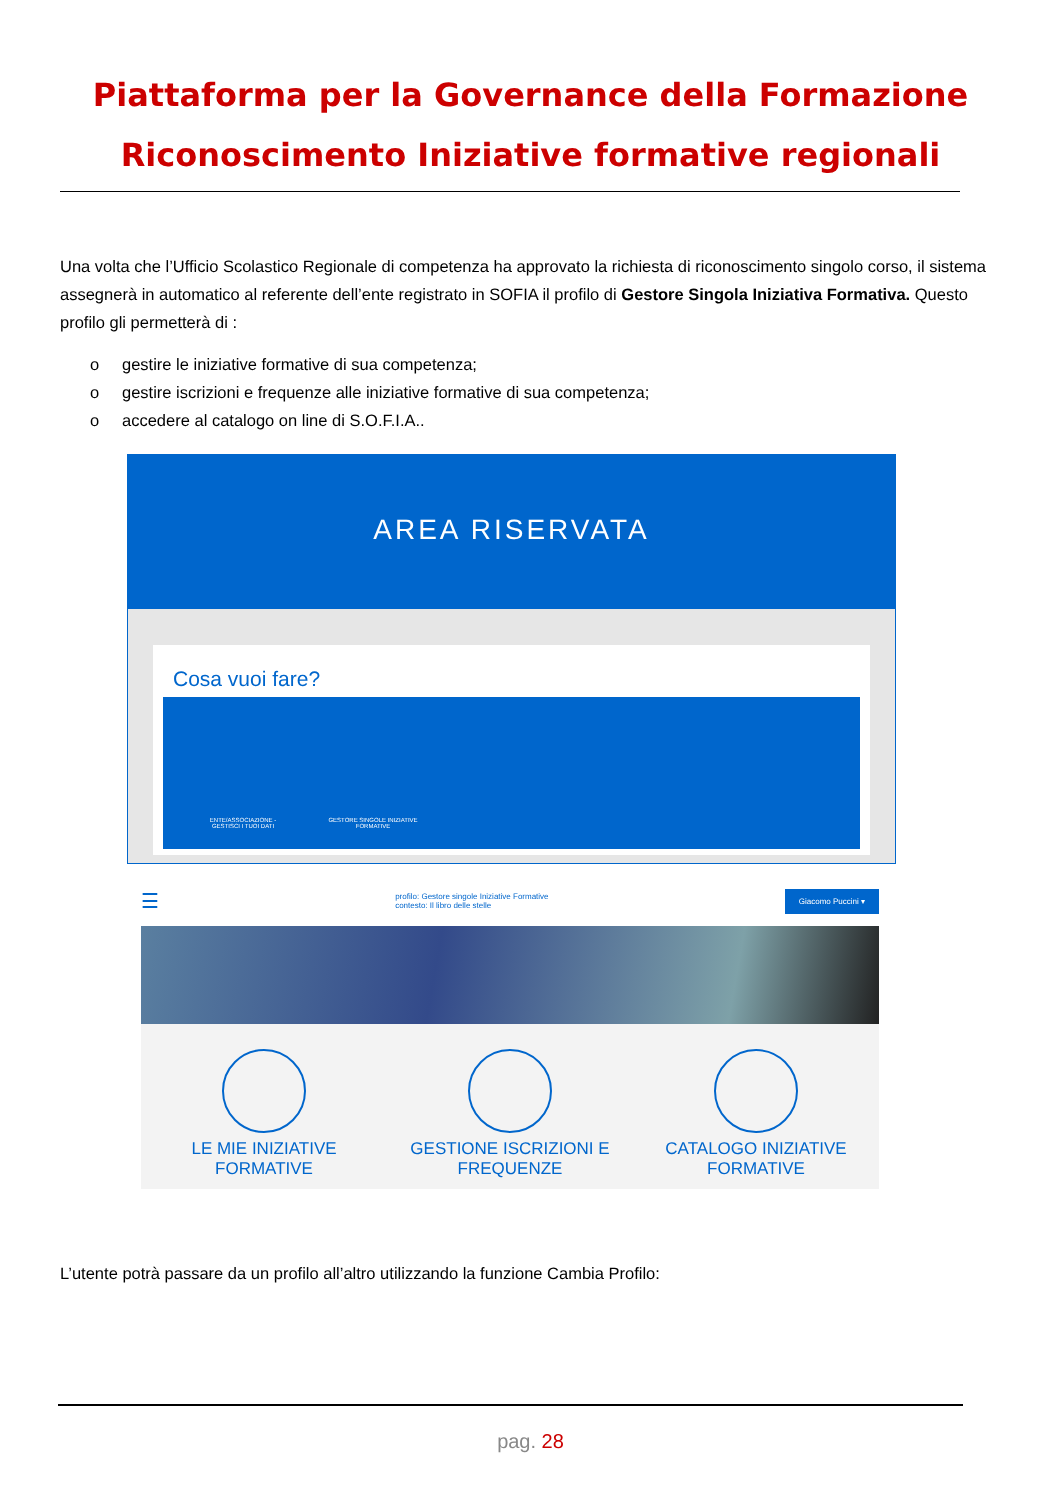Piattaforma per la Governance della Formazione
Riconoscimento Iniziative formative regionali
Una volta che l’Ufficio Scolastico Regionale di competenza ha approvato la richiesta di riconoscimento singolo corso, il sistema assegnerà in automatico al referente dell’ente registrato in SOFIA il profilo di Gestore Singola Iniziativa Formativa. Questo profilo gli permetterà di :
o gestire le iniziative formative di sua competenza;
o gestire iscrizioni e frequenze alle iniziative formative di sua competenza;
o accedere al catalogo on line di S.O.F.I.A..
AREA RISERVATA
Cosa vuoi fare?
ENTE/ASSOCIAZIONE - GESTISCI I TUOI DATI
GESTORE SINGOLE INIZIATIVE FORMATIVE
☰ profilo: Gestore singole Iniziative Formative
contesto: Il libro delle stelle Giacomo Puccini ▾
LE MIE INIZIATIVE FORMATIVE
GESTIONE ISCRIZIONI E FREQUENZE
CATALOGO INIZIATIVE FORMATIVE
L’utente potrà passare da un profilo all’altro utilizzando la funzione Cambia Profilo:
pag. 28